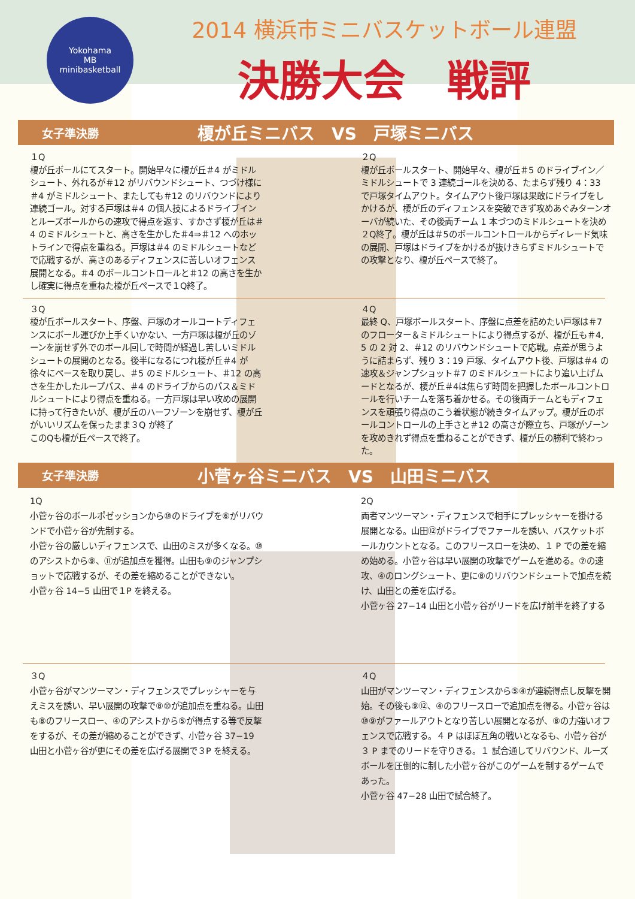Yokohama
MB
minibasketball
2014 横浜市ミニバスケットボール連盟
決勝大会　戦評
女子準決勝 榎が丘ミニバス　VS　戸塚ミニバス
１Q
榎が丘ボールにてスタート。開始早々に榎が丘＃4 がミドルシュート、外れるが＃12 がリバウンドシュート、つづけ様に＃4 がミドルシュート、またしても＃12 のリバウンドにより連続ゴール。対する戸塚は＃4 の個人技によるドライブインとルーズボールからの速攻で得点を返す、すかさず榎が丘は＃4 のミドルシュートと、高さを生かした＃4⇒＃12 へのホットラインで得点を重ねる。戸塚は＃4 のミドルシュートなどで応戦するが、高さのあるディフェンスに苦しいオフェンス展開となる。＃4 のボールコントロールと＃12 の高さを生かし確実に得点を重ねた榎が丘ペースで１Q終了。
２Q
榎が丘ボールスタート、開始早々、榎が丘＃5 のドライブイン／ミドルシュートで 3 連続ゴールを決める、たまらず残り 4：33 で戸塚タイムアウト。タイムアウト後戸塚は果敢にドライブをしかけるが、榎が丘のディフェンスを突破できず攻めあぐみターンオーバが続いた、その後両チーム 1 本づつのミドルシュートを決め２Q終了。榎が丘は＃5のボールコントロールからディレード気味の展開、戸塚はドライブをかけるが抜けきらずミドルシュートでの攻撃となり、榎が丘ペースで終了。
３Q
榎が丘ボールスタート、序盤、戸塚のオールコートディフェンスにボール運びか上手くいかない、一方戸塚は榎が丘のゾーンを崩せず外でのボール回しで時間が経過し苦しいミドルシュートの展開のとなる。後半になるにつれ榎が丘＃4 が徐々にペースを取り戻し、＃5 のミドルシュート、＃12 の高さを生かしたループパス、＃4 のドライブからのパス＆ミドルシュートにより得点を重ねる。一方戸塚は早い攻めの展開に持って行きたいが、榎が丘のハーフゾーンを崩せず、榎が丘がいいリズムを保ったまま３Q が終了
このQも榎が丘ペースで終了。
４Q
最終 Q、戸塚ボールスタート、序盤に点差を詰めたい戸塚は＃7 のフローター＆ミドルシュートにより得点するが、榎が丘も＃4, 5 の 2 対 2、＃12 のリバウンドシュートで応戦。点差が思うように詰まらず、残り 3：19 戸塚、タイムアウト後、戸塚は＃4 の速攻＆ジャンプショット＃7 のミドルシュートにより追い上げムードとなるが、榎が丘＃4は焦らず時間を把握したボールコントロールを行いチームを落ち着かせる。その後両チームともディフェンスを頑張り得点のこう着状態が続きタイムアップ。榎が丘のボールコントロールの上手さと＃12 の高さが際立ち、戸塚がゾーンを攻めきれず得点を重ねることができず、榎が丘の勝利で終わった。
女子準決勝 小菅ヶ谷ミニバス　VS　山田ミニバス
1Q
小菅ヶ谷のボールポゼッションから⑩のドライブを⑥がリバウンドで小菅ヶ谷が先制する。
小菅ヶ谷の厳しいディフェンスで、山田のミスが多くなる。⑩のアシストから⑨、⑪が追加点を獲得。山田も⑨のジャンプショットで応戦するが、その差を縮めることができない。
小菅ヶ谷 14−5 山田で１P を終える。
2Q
両者マンツーマン・ディフェンスで相手にプレッシャーを掛ける展開となる。山田⑫がドライブでファールを誘い、バスケットボールカウントとなる。このフリースローを決め、１ P での差を縮め始める。小菅ヶ谷は早い展開の攻撃でゲームを進める。⑦の速攻、④のロングシュート、更に⑧のリバウンドシュートで加点を続け、山田との差を広げる。
小菅ヶ谷 27−14 山田と小菅ヶ谷がリードを広げ前半を終了する
３Q
小菅ヶ谷がマンツーマン・ディフェンスでプレッシャーを与えミスを誘い、早い展開の攻撃で⑧⑩が追加点を重ねる。山田も⑧のフリースロー、④のアシストから⑤が得点する等で反撃をするが、その差が縮めることができず、小菅ヶ谷 37−19 山田と小菅ヶ谷が更にその差を広げる展開で３P を終える。
４Q
山田がマンツーマン・ディフェンスから⑤④が連続得点し反撃を開始。その後も⑨⑫、④のフリースローで追加点を得る。小菅ヶ谷は⑩⑨がファールアウトとなり苦しい展開となるが、⑧の力強いオフェンスで応戦する。４ P はほぼ互角の戦いとなるも、小菅ヶ谷が３ P までのリードを守りきる。１ 試合通してリバウンド、ルーズボールを圧倒的に制した小菅ヶ谷がこのゲームを制するゲームであった。
小菅ヶ谷 47−28 山田で試合終了。